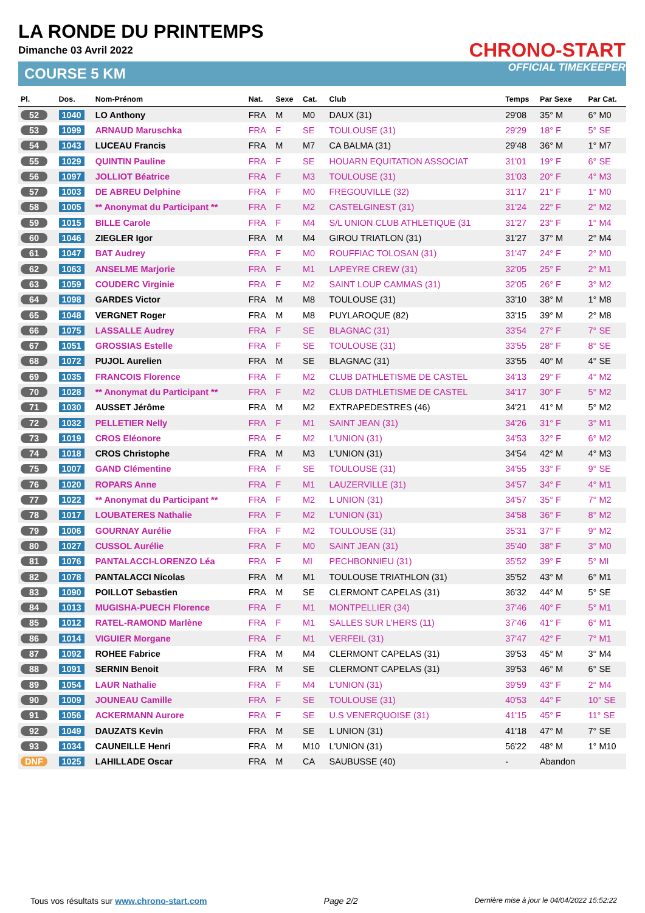LA RONDE DU PRINTEMPS
Dimanche 03 Avril 2022
COURSE 5 KM
CHRONO-START
OFFICIAL TIMEKEEPER
| Pl. | Dos. | Nom-Prénom | Nat. | Sexe | Cat. | Club | Temps | Par Sexe | Par Cat. |
| --- | --- | --- | --- | --- | --- | --- | --- | --- | --- |
| 52 | 1040 | LO Anthony | FRA | M | M0 | DAUX (31) | 29'08 | 35° M | 6° M0 |
| 53 | 1099 | ARNAUD Maruschka | FRA | F | SE | TOULOUSE (31) | 29'29 | 18° F | 5° SE |
| 54 | 1043 | LUCEAU Francis | FRA | M | M7 | CA BALMA (31) | 29'48 | 36° M | 1° M7 |
| 55 | 1029 | QUINTIN Pauline | FRA | F | SE | HOUARN EQUITATION ASSOCIAT | 31'01 | 19° F | 6° SE |
| 56 | 1097 | JOLLIOT Béatrice | FRA | F | M3 | TOULOUSE (31) | 31'03 | 20° F | 4° M3 |
| 57 | 1003 | DE ABREU Delphine | FRA | F | M0 | FREGOUVILLE (32) | 31'17 | 21° F | 1° M0 |
| 58 | 1005 | ** Anonymat du Participant ** | FRA | F | M2 | CASTELGINEST (31) | 31'24 | 22° F | 2° M2 |
| 59 | 1015 | BILLE Carole | FRA | F | M4 | S/L UNION CLUB ATHLETIQUE (31 | 31'27 | 23° F | 1° M4 |
| 60 | 1046 | ZIEGLER Igor | FRA | M | M4 | GIROU TRIATLON (31) | 31'27 | 37° M | 2° M4 |
| 61 | 1047 | BAT Audrey | FRA | F | M0 | ROUFFIAC TOLOSAN (31) | 31'47 | 24° F | 2° M0 |
| 62 | 1063 | ANSELME Marjorie | FRA | F | M1 | LAPEYRE CREW (31) | 32'05 | 25° F | 2° M1 |
| 63 | 1059 | COUDERC Virginie | FRA | F | M2 | SAINT LOUP CAMMAS (31) | 32'05 | 26° F | 3° M2 |
| 64 | 1098 | GARDES Victor | FRA | M | M8 | TOULOUSE (31) | 33'10 | 38° M | 1° M8 |
| 65 | 1048 | VERGNET Roger | FRA | M | M8 | PUYLAROQUE (82) | 33'15 | 39° M | 2° M8 |
| 66 | 1075 | LASSALLE Audrey | FRA | F | SE | BLAGNAC (31) | 33'54 | 27° F | 7° SE |
| 67 | 1051 | GROSSIAS Estelle | FRA | F | SE | TOULOUSE (31) | 33'55 | 28° F | 8° SE |
| 68 | 1072 | PUJOL Aurelien | FRA | M | SE | BLAGNAC (31) | 33'55 | 40° M | 4° SE |
| 69 | 1035 | FRANCOIS Florence | FRA | F | M2 | CLUB DATHLETISME DE CASTEL | 34'13 | 29° F | 4° M2 |
| 70 | 1028 | ** Anonymat du Participant ** | FRA | F | M2 | CLUB DATHLETISME DE CASTEL | 34'17 | 30° F | 5° M2 |
| 71 | 1030 | AUSSET Jérôme | FRA | M | M2 | EXTRAPEDESTRES (46) | 34'21 | 41° M | 5° M2 |
| 72 | 1032 | PELLETIER Nelly | FRA | F | M1 | SAINT JEAN (31) | 34'26 | 31° F | 3° M1 |
| 73 | 1019 | CROS Eléonore | FRA | F | M2 | L'UNION (31) | 34'53 | 32° F | 6° M2 |
| 74 | 1018 | CROS Christophe | FRA | M | M3 | L'UNION (31) | 34'54 | 42° M | 4° M3 |
| 75 | 1007 | GAND Clémentine | FRA | F | SE | TOULOUSE (31) | 34'55 | 33° F | 9° SE |
| 76 | 1020 | ROPARS Anne | FRA | F | M1 | LAUZERVILLE (31) | 34'57 | 34° F | 4° M1 |
| 77 | 1022 | ** Anonymat du Participant ** | FRA | F | M2 | L UNION (31) | 34'57 | 35° F | 7° M2 |
| 78 | 1017 | LOUBATERES Nathalie | FRA | F | M2 | L'UNION (31) | 34'58 | 36° F | 8° M2 |
| 79 | 1006 | GOURNAY Aurélie | FRA | F | M2 | TOULOUSE (31) | 35'31 | 37° F | 9° M2 |
| 80 | 1027 | CUSSOL Aurélie | FRA | F | M0 | SAINT JEAN (31) | 35'40 | 38° F | 3° M0 |
| 81 | 1076 | PANTALACCI-LORENZO Léa | FRA | F | MI | PECHBONNIEU (31) | 35'52 | 39° F | 5° MI |
| 82 | 1078 | PANTALACCI Nicolas | FRA | M | M1 | TOULOUSE TRIATHLON (31) | 35'52 | 43° M | 6° M1 |
| 83 | 1090 | POILLOT Sebastien | FRA | M | SE | CLERMONT CAPELAS (31) | 36'32 | 44° M | 5° SE |
| 84 | 1013 | MUGISHA-PUECH Florence | FRA | F | M1 | MONTPELLIER (34) | 37'46 | 40° F | 5° M1 |
| 85 | 1012 | RATEL-RAMOND Marlène | FRA | F | M1 | SALLES SUR L'HERS (11) | 37'46 | 41° F | 6° M1 |
| 86 | 1014 | VIGUIER Morgane | FRA | F | M1 | VERFEIL (31) | 37'47 | 42° F | 7° M1 |
| 87 | 1092 | ROHEE Fabrice | FRA | M | M4 | CLERMONT CAPELAS (31) | 39'53 | 45° M | 3° M4 |
| 88 | 1091 | SERNIN Benoit | FRA | M | SE | CLERMONT CAPELAS (31) | 39'53 | 46° M | 6° SE |
| 89 | 1054 | LAUR Nathalie | FRA | F | M4 | L'UNION (31) | 39'59 | 43° F | 2° M4 |
| 90 | 1009 | JOUNEAU Camille | FRA | F | SE | TOULOUSE (31) | 40'53 | 44° F | 10° SE |
| 91 | 1056 | ACKERMANN Aurore | FRA | F | SE | U.S VENERQUOISE (31) | 41'15 | 45° F | 11° SE |
| 92 | 1049 | DAUZATS Kevin | FRA | M | SE | L UNION (31) | 41'18 | 47° M | 7° SE |
| 93 | 1034 | CAUNEILLE Henri | FRA | M | M10 | L'UNION (31) | 56'22 | 48° M | 1° M10 |
| DNF | 1025 | LAHILLADE Oscar | FRA | M | CA | SAUBUSSE (40) | - | Abandon | |
Tous vos résultats sur www.chrono-start.com Page 2/2 Dernière mise à jour le 04/04/2022 15:52:22